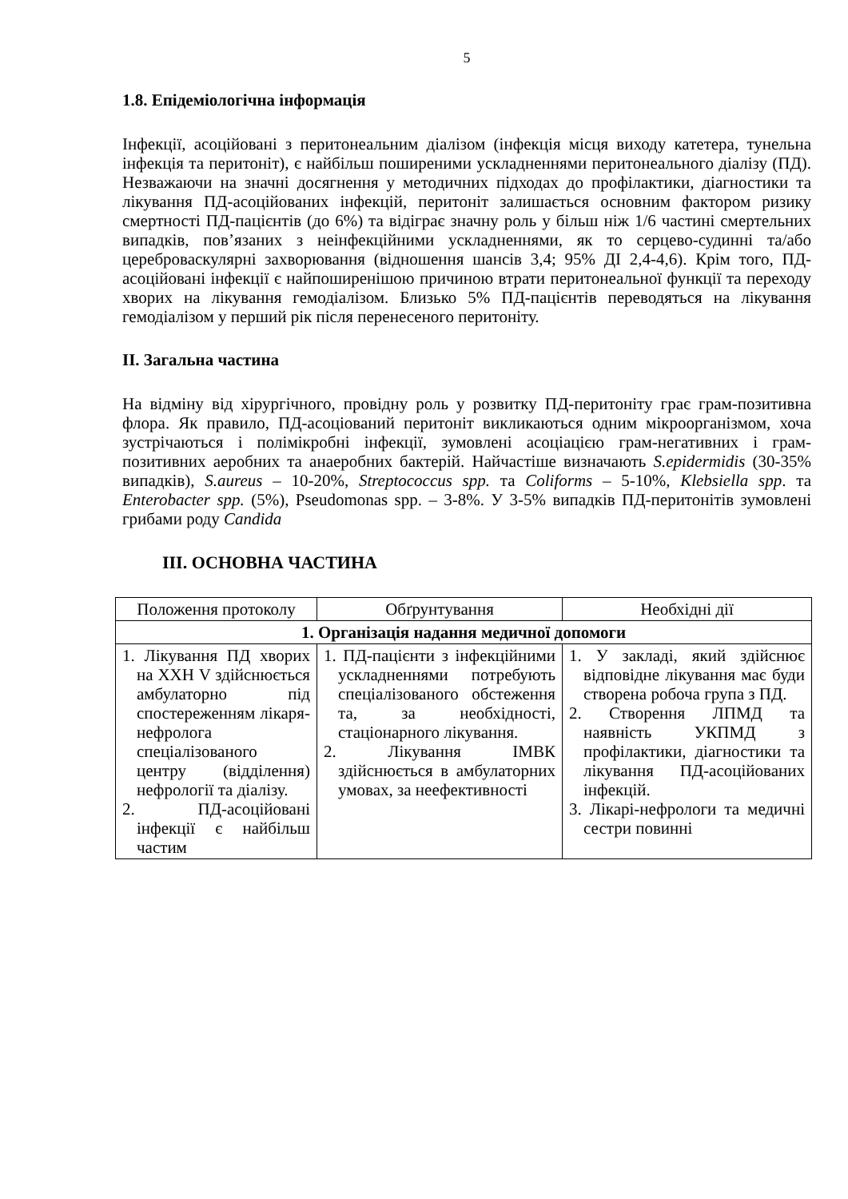5
1.8. Епідеміологічна інформація
Інфекції, асоційовані з перитонеальним діалізом (інфекція місця виходу катетера, тунельна інфекція та перитоніт), є найбільш поширеними ускладненнями перитонеального діалізу (ПД). Незважаючи на значні досягнення у методичних підходах до профілактики, діагностики та лікування ПД-асоційованих інфекцій, перитоніт залишається основним фактором ризику смертності ПД-пацієнтів (до 6%) та відіграє значну роль у більш ніж 1/6 частині смертельних випадків, пов’язаних з неінфекційними ускладненнями, як то серцево-судинні та/або цереброваскулярні захворювання (відношення шансів 3,4; 95% ДІ 2,4-4,6). Крім того, ПД-асоційовані інфекції є найпоширенішою причиною втрати перитонеальної функції та переходу хворих на лікування гемодіалізом. Близько 5% ПД-пацієнтів переводяться на лікування гемодіалізом у перший рік після перенесеного перитоніту.
ІІ. Загальна частина
На відміну від хірургічного, провідну роль у розвитку ПД-перитоніту грає грам-позитивна флора. Як правило, ПД-асоціований перитоніт викликаються одним мікроорганізмом, хоча зустрічаються і полімікробні інфекції, зумовлені асоціацією грам-негативних і грам-позитивних аеробних та анаеробних бактерій. Найчастіше визначають S.epidermidis (30-35% випадків), S.aureus – 10-20%, Streptococcus spp. та Coliforms – 5-10%, Klebsiella spp. та Enterobacter spp. (5%), Pseudomonas spp. – 3-8%. У 3-5% випадків ПД-перитонітів зумовлені грибами роду Candida
ІІІ. ОСНОВНА ЧАСТИНА
| Положення протоколу | Обґрунтування | Необхідні дії |
| --- | --- | --- |
| 1. Організація надання медичної допомоги | | |
| 1. Лікування ПД хворих на ХХН V здійснюється амбулаторно під спостереженням лікаря-нефролога спеціалізованого центру (відділення) нефрології та діалізу. 2. ПД-асоційовані інфекції є найбільш частим | 1. ПД-пацієнти з інфекційними ускладненнями потребують спеціалізованого обстеження та, за необхідності, стаціонарного лікування. 2. Лікування ІМВК здійснюється в амбулаторних умовах, за неефективності | 1. У закладі, який здійснює відповідне лікування має буди створена робоча група з ПД. 2. Створення ЛПМД та наявність УКПМД з профілактики, діагностики та лікування ПД-асоційованих інфекцій. 3. Лікарі-нефрологи та медичні сестри повинні |